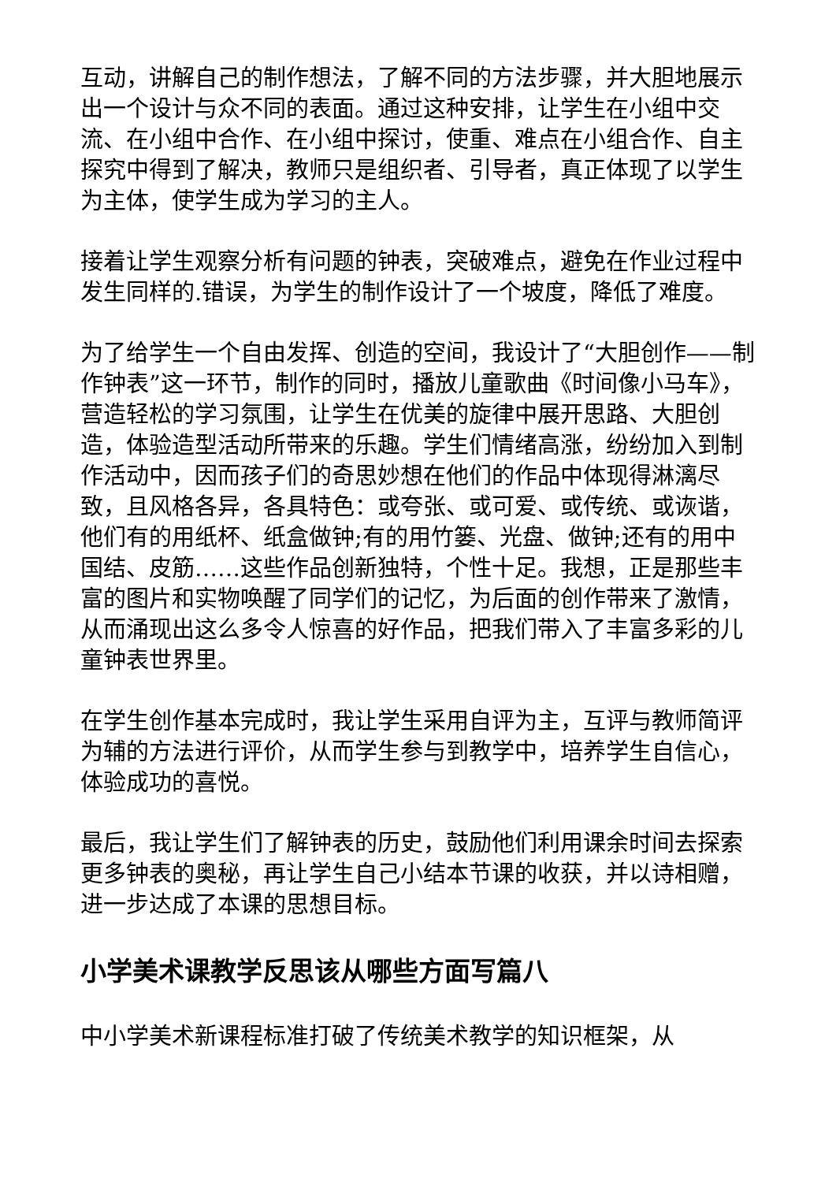互动，讲解自己的制作想法，了解不同的方法步骤，并大胆地展示出一个设计与众不同的表面。通过这种安排，让学生在小组中交流、在小组中合作、在小组中探讨，使重、难点在小组合作、自主探究中得到了解决，教师只是组织者、引导者，真正体现了以学生为主体，使学生成为学习的主人。
接着让学生观察分析有问题的钟表，突破难点，避免在作业过程中发生同样的.错误，为学生的制作设计了一个坡度，降低了难度。
为了给学生一个自由发挥、创造的空间，我设计了“大胆创作——制作钟表”这一环节，制作的同时，播放儿童歌曲《时间像小马车》，营造轻松的学习氛围，让学生在优美的旋律中展开思路、大胆创造，体验造型活动所带来的乐趣。学生们情绪高涨，纷纷加入到制作活动中，因而孩子们的奇思妙想在他们的作品中体现得淋漓尽致，且风格各异，各具特色：或夸张、或可爱、或传统、或诙谐，他们有的用纸杯、纸盒做钟;有的用竹篓、光盘、做钟;还有的用中国结、皮筋……这些作品创新独特，个性十足。我想，正是那些丰富的图片和实物唤醒了同学们的记忆，为后面的创作带来了激情，从而涌现出这么多令人惊喜的好作品，把我们带入了丰富多彩的儿童钟表世界里。
在学生创作基本完成时，我让学生采用自评为主，互评与教师简评为辅的方法进行评价，从而学生参与到教学中，培养学生自信心，体验成功的喜悦。
最后，我让学生们了解钟表的历史，鼓励他们利用课余时间去探索更多钟表的奥秘，再让学生自己小结本节课的收获，并以诗相赠，进一步达成了本课的思想目标。
小学美术课教学反思该从哪些方面写篇八
中小学美术新课程标准打破了传统美术教学的知识框架，从